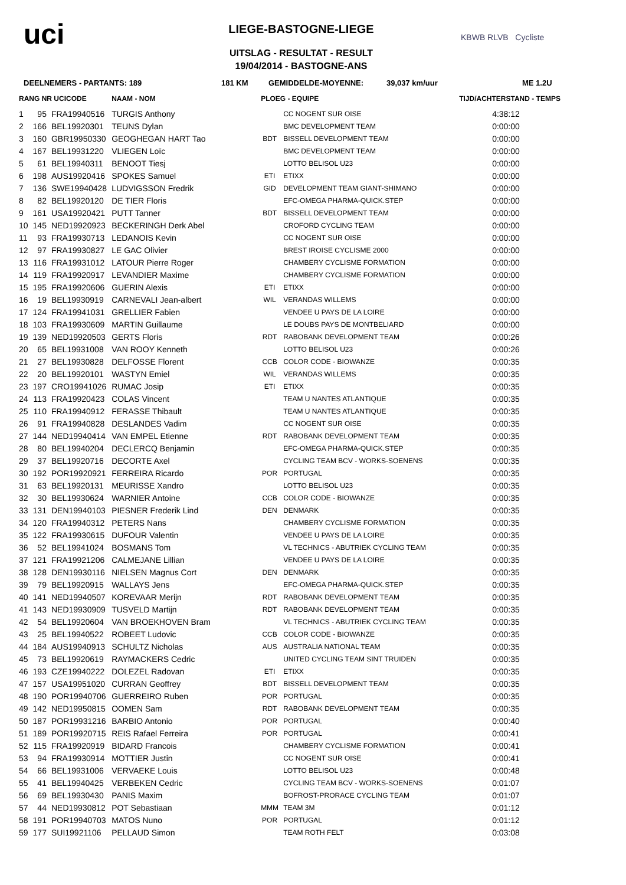uci
LIEGE-BASTOGNE-LIEGE
UITSLAG - RESULTAT - RESULT
19/04/2014 - BASTOGNE-ANS
KBWB RLVB Cycliste
DEELNEMERS - PARTANTS: 189 181 KM GEMIDDELDE-MOYENNE: 39,037 km/uur ME 1.2U
| RANG NR UCICODE | | | NAAM - NOM | PLOEG - EQUIPE | | TIJD/ACHTERSTAND - TEMPS |
| --- | --- | --- | --- | --- | --- | --- |
| 1 | 95 | FRA19940516 | TURGIS Anthony | | CC NOGENT SUR OISE | 4:38:12 |
| 2 | 166 | BEL19920301 | TEUNS Dylan | | BMC DEVELOPMENT TEAM | 0:00:00 |
| 3 | 160 | GBR19950330 | GEOGHEGAN HART Tao | BDT | BISSELL DEVELOPMENT TEAM | 0:00:00 |
| 4 | 167 | BEL19931220 | VLIEGEN Loïc | | BMC DEVELOPMENT TEAM | 0:00:00 |
| 5 | 61 | BEL19940311 | BENOOT Tiesj | | LOTTO BELISOL U23 | 0:00:00 |
| 6 | 198 | AUS19920416 | SPOKES Samuel | ETI | ETIXX | 0:00:00 |
| 7 | 136 | SWE19940428 | LUDVIGSSON Fredrik | GID | DEVELOPMENT TEAM GIANT-SHIMANO | 0:00:00 |
| 8 | 82 | BEL19920120 | DE TIER Floris | | EFC-OMEGA PHARMA-QUICK.STEP | 0:00:00 |
| 9 | 161 | USA19920421 | PUTT Tanner | BDT | BISSELL DEVELOPMENT TEAM | 0:00:00 |
| 10 | 145 | NED19920923 | BECKERINGH Derk Abel | | CROFORD CYCLING TEAM | 0:00:00 |
| 11 | 93 | FRA19930713 | LEDANOIS Kevin | | CC NOGENT SUR OISE | 0:00:00 |
| 12 | 97 | FRA19930827 | LE GAC Olivier | | BREST IROISE CYCLISME 2000 | 0:00:00 |
| 13 | 116 | FRA19931012 | LATOUR Pierre Roger | | CHAMBERY CYCLISME FORMATION | 0:00:00 |
| 14 | 119 | FRA19920917 | LEVANDIER Maxime | | CHAMBERY CYCLISME FORMATION | 0:00:00 |
| 15 | 195 | FRA19920606 | GUERIN Alexis | ETI | ETIXX | 0:00:00 |
| 16 | 19 | BEL19930919 | CARNEVALI Jean-albert | WIL | VERANDAS WILLEMS | 0:00:00 |
| 17 | 124 | FRA19941031 | GRELLIER Fabien | | VENDEE U PAYS DE LA LOIRE | 0:00:00 |
| 18 | 103 | FRA19930609 | MARTIN Guillaume | | LE DOUBS PAYS DE MONTBELIARD | 0:00:00 |
| 19 | 139 | NED19920503 | GERTS Floris | RDT | RABOBANK DEVELOPMENT TEAM | 0:00:26 |
| 20 | 65 | BEL19931008 | VAN ROOY Kenneth | | LOTTO BELISOL U23 | 0:00:26 |
| 21 | 27 | BEL19930828 | DELFOSSE Florent | CCB | COLOR CODE - BIOWANZE | 0:00:35 |
| 22 | 20 | BEL19920101 | WASTYN Emiel | WIL | VERANDAS WILLEMS | 0:00:35 |
| 23 | 197 | CRO19941026 | RUMAC Josip | ETI | ETIXX | 0:00:35 |
| 24 | 113 | FRA19920423 | COLAS Vincent | | TEAM U NANTES ATLANTIQUE | 0:00:35 |
| 25 | 110 | FRA19940912 | FERASSE Thibault | | TEAM U NANTES ATLANTIQUE | 0:00:35 |
| 26 | 91 | FRA19940828 | DESLANDES Vadim | | CC NOGENT SUR OISE | 0:00:35 |
| 27 | 144 | NED19940414 | VAN EMPEL Etienne | RDT | RABOBANK DEVELOPMENT TEAM | 0:00:35 |
| 28 | 80 | BEL19940204 | DECLERCQ Benjamin | | EFC-OMEGA PHARMA-QUICK.STEP | 0:00:35 |
| 29 | 37 | BEL19920716 | DECORTE Axel | | CYCLING TEAM BCV - WORKS-SOENENS | 0:00:35 |
| 30 | 192 | POR19920921 | FERREIRA Ricardo | POR | PORTUGAL | 0:00:35 |
| 31 | 63 | BEL19920131 | MEURISSE Xandro | | LOTTO BELISOL U23 | 0:00:35 |
| 32 | 30 | BEL19930624 | WARNIER Antoine | CCB | COLOR CODE - BIOWANZE | 0:00:35 |
| 33 | 131 | DEN19940103 | PIESNER Frederik Lind | DEN | DENMARK | 0:00:35 |
| 34 | 120 | FRA19940312 | PETERS Nans | | CHAMBERY CYCLISME FORMATION | 0:00:35 |
| 35 | 122 | FRA19930615 | DUFOUR Valentin | | VENDEE U PAYS DE LA LOIRE | 0:00:35 |
| 36 | 52 | BEL19941024 | BOSMANS Tom | | VL TECHNICS - ABUTRIEK CYCLING TEAM | 0:00:35 |
| 37 | 121 | FRA19921206 | CALMEJANE Lillian | | VENDEE U PAYS DE LA LOIRE | 0:00:35 |
| 38 | 128 | DEN19930116 | NIELSEN Magnus Cort | DEN | DENMARK | 0:00:35 |
| 39 | 79 | BEL19920915 | WALLAYS Jens | | EFC-OMEGA PHARMA-QUICK.STEP | 0:00:35 |
| 40 | 141 | NED19940507 | KOREVAAR Merijn | RDT | RABOBANK DEVELOPMENT TEAM | 0:00:35 |
| 41 | 143 | NED19930909 | TUSVELD Martijn | RDT | RABOBANK DEVELOPMENT TEAM | 0:00:35 |
| 42 | 54 | BEL19920604 | VAN BROEKHOVEN Bram | | VL TECHNICS - ABUTRIEK CYCLING TEAM | 0:00:35 |
| 43 | 25 | BEL19940522 | ROBEET Ludovic | CCB | COLOR CODE - BIOWANZE | 0:00:35 |
| 44 | 184 | AUS19940913 | SCHULTZ Nicholas | AUS | AUSTRALIA NATIONAL TEAM | 0:00:35 |
| 45 | 73 | BEL19920619 | RAYMACKERS Cedric | | UNITED CYCLING TEAM SINT TRUIDEN | 0:00:35 |
| 46 | 193 | CZE19940222 | DOLEZEL Radovan | ETI | ETIXX | 0:00:35 |
| 47 | 157 | USA19951020 | CURRAN Geoffrey | BDT | BISSELL DEVELOPMENT TEAM | 0:00:35 |
| 48 | 190 | POR19940706 | GUERREIRO Ruben | POR | PORTUGAL | 0:00:35 |
| 49 | 142 | NED19950815 | OOMEN Sam | RDT | RABOBANK DEVELOPMENT TEAM | 0:00:35 |
| 50 | 187 | POR19931216 | BARBIO Antonio | POR | PORTUGAL | 0:00:40 |
| 51 | 189 | POR19920715 | REIS Rafael Ferreira | POR | PORTUGAL | 0:00:41 |
| 52 | 115 | FRA19920919 | BIDARD Francois | | CHAMBERY CYCLISME FORMATION | 0:00:41 |
| 53 | 94 | FRA19930914 | MOTTIER Justin | | CC NOGENT SUR OISE | 0:00:41 |
| 54 | 66 | BEL19931006 | VERVAEKE Louis | | LOTTO BELISOL U23 | 0:00:48 |
| 55 | 41 | BEL19940425 | VERBEKEN Cedric | | CYCLING TEAM BCV - WORKS-SOENENS | 0:01:07 |
| 56 | 69 | BEL19930430 | PANIS Maxim | | BOFROST-PRORACE CYCLING TEAM | 0:01:07 |
| 57 | 44 | NED19930812 | POT Sebastiaan | MMM | TEAM 3M | 0:01:12 |
| 58 | 191 | POR19940703 | MATOS Nuno | POR | PORTUGAL | 0:01:12 |
| 59 | 177 | SUI19921106 | PELLAUD Simon | | TEAM ROTH FELT | 0:03:08 |